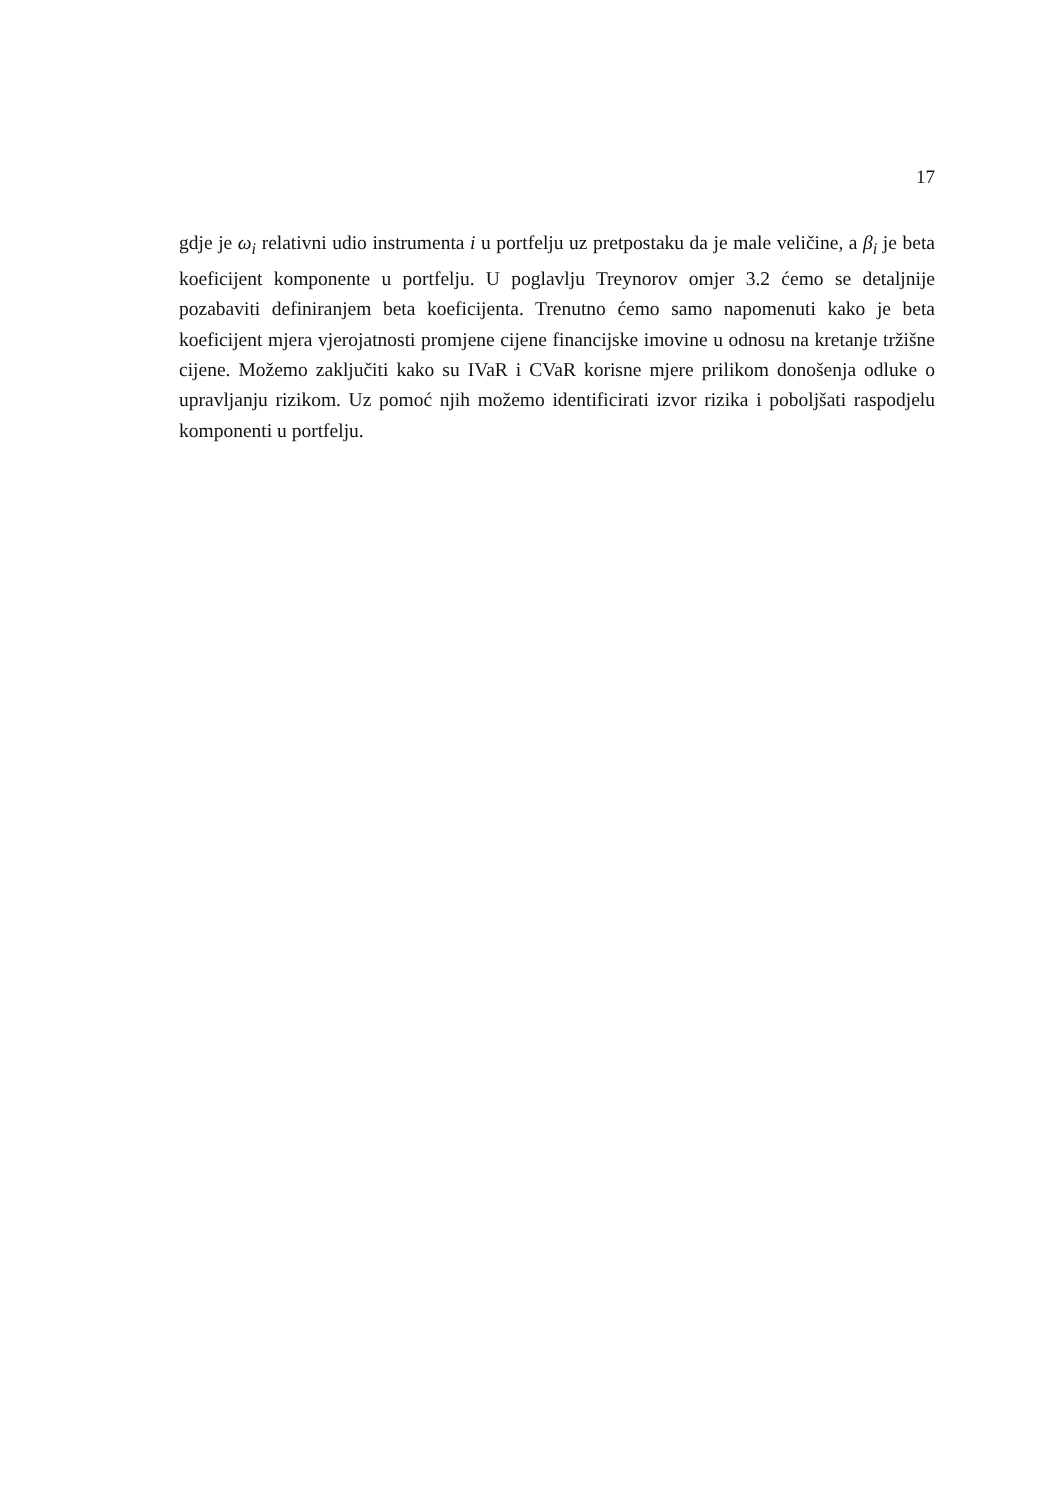17
gdje je ω<sub>i</sub> relativni udio instrumenta i u portfelju uz pretpostaku da je male veličine, a β<sub>i</sub> je beta koeficijent komponente u portfelju. U poglavlju Treynorov omjer 3.2 ćemo se detaljnije pozabaviti definiranjem beta koeficijenta. Trenutno ćemo samo napomenuti kako je beta koeficijent mjera vjerojatnosti promjene cijene financijske imovine u odnosu na kretanje tržišne cijene. Možemo zaključiti kako su IVaR i CVaR korisne mjere prilikom donošenja odluke o upravljanju rizikom. Uz pomoć njih možemo identificirati izvor rizika i poboljšati raspodjelu komponenti u portfelju.